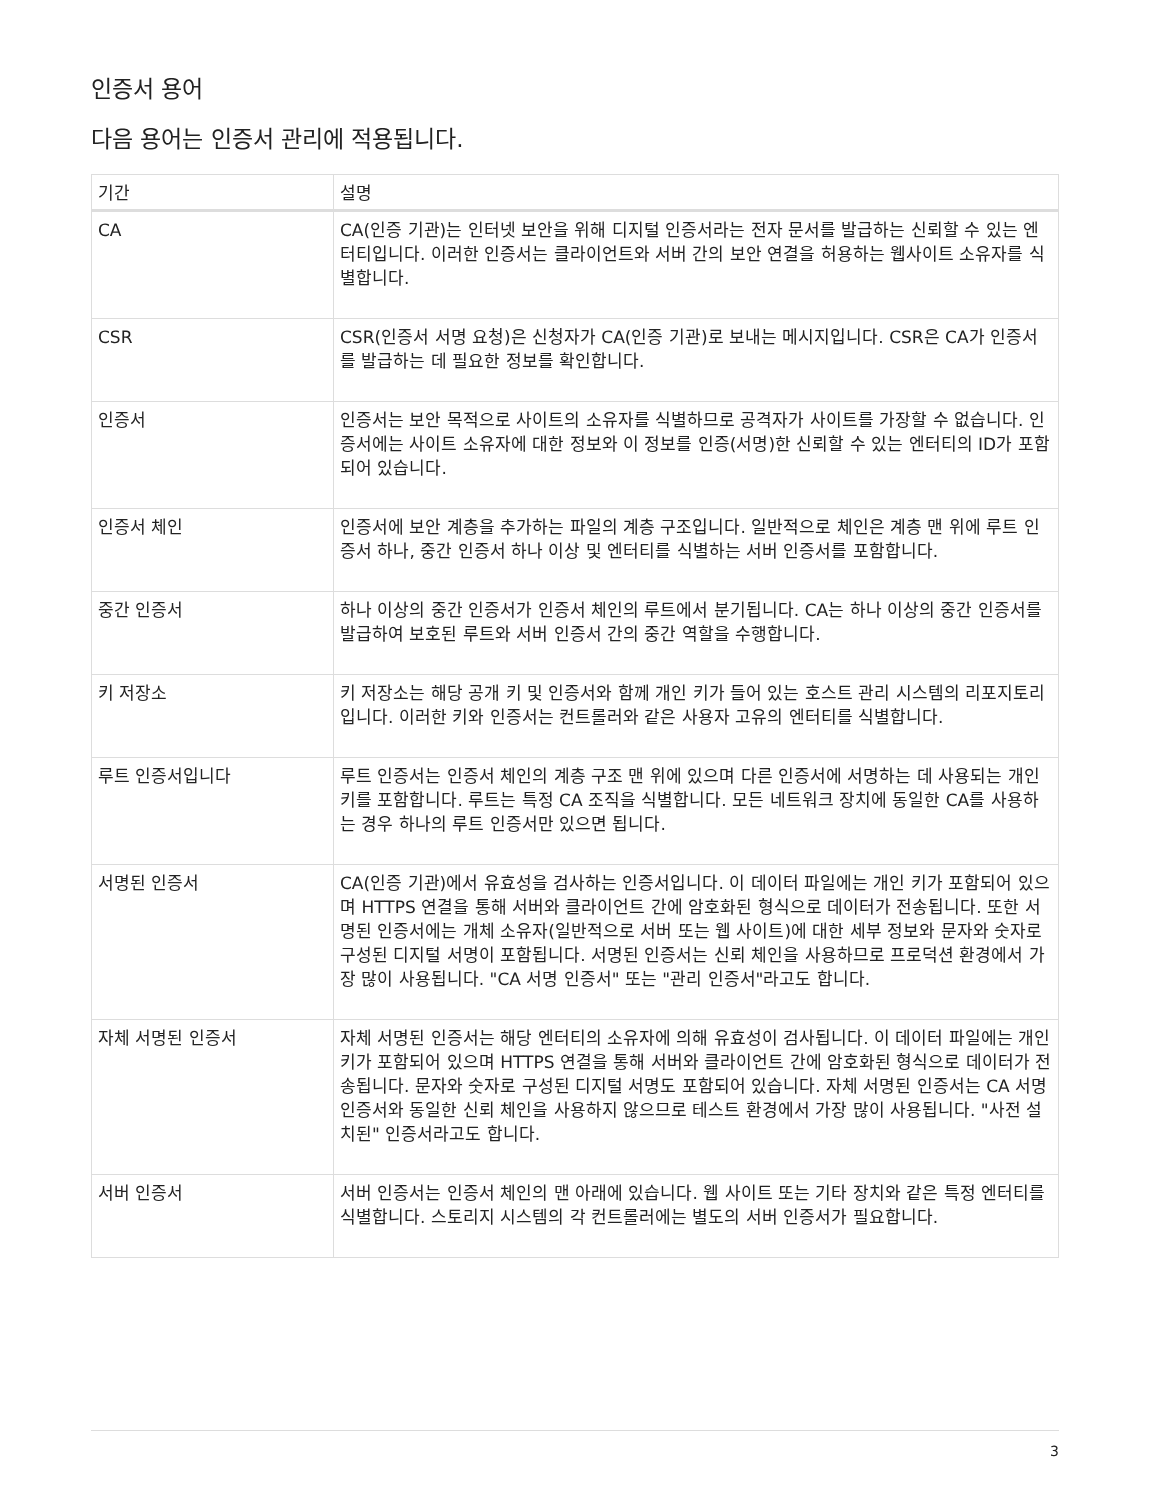인증서 용어
다음 용어는 인증서 관리에 적용됩니다.
| 기간 | 설명 |
| --- | --- |
| CA | CA(인증 기관)는 인터넷 보안을 위해 디지털 인증서라는 전자 문서를 발급하는 신뢰할 수 있는 엔터티입니다. 이러한 인증서는 클라이언트와 서버 간의 보안 연결을 허용하는 웹사이트 소유자를 식별합니다. |
| CSR | CSR(인증서 서명 요청)은 신청자가 CA(인증 기관)로 보내는 메시지입니다. CSR은 CA가 인증서를 발급하는 데 필요한 정보를 확인합니다. |
| 인증서 | 인증서는 보안 목적으로 사이트의 소유자를 식별하므로 공격자가 사이트를 가장할 수 없습니다. 인증서에는 사이트 소유자에 대한 정보와 이 정보를 인증(서명)한 신뢰할 수 있는 엔터티의 ID가 포함되어 있습니다. |
| 인증서 체인 | 인증서에 보안 계층을 추가하는 파일의 계층 구조입니다. 일반적으로 체인은 계층 맨 위에 루트 인증서 하나, 중간 인증서 하나 이상 및 엔터티를 식별하는 서버 인증서를 포함합니다. |
| 중간 인증서 | 하나 이상의 중간 인증서가 인증서 체인의 루트에서 분기됩니다. CA는 하나 이상의 중간 인증서를 발급하여 보호된 루트와 서버 인증서 간의 중간 역할을 수행합니다. |
| 키 저장소 | 키 저장소는 해당 공개 키 및 인증서와 함께 개인 키가 들어 있는 호스트 관리 시스템의 리포지토리입니다. 이러한 키와 인증서는 컨트롤러와 같은 사용자 고유의 엔터티를 식별합니다. |
| 루트 인증서입니다 | 루트 인증서는 인증서 체인의 계층 구조 맨 위에 있으며 다른 인증서에 서명하는 데 사용되는 개인 키를 포함합니다. 루트는 특정 CA 조직을 식별합니다. 모든 네트워크 장치에 동일한 CA를 사용하는 경우 하나의 루트 인증서만 있으면 됩니다. |
| 서명된 인증서 | CA(인증 기관)에서 유효성을 검사하는 인증서입니다. 이 데이터 파일에는 개인 키가 포함되어 있으며 HTTPS 연결을 통해 서버와 클라이언트 간에 암호화된 형식으로 데이터가 전송됩니다. 또한 서명된 인증서에는 개체 소유자(일반적으로 서버 또는 웹 사이트)에 대한 세부 정보와 문자와 숫자로 구성된 디지털 서명이 포함됩니다. 서명된 인증서는 신뢰 체인을 사용하므로 프로덕션 환경에서 가장 많이 사용됩니다. "CA 서명 인증서" 또는 "관리 인증서"라고도 합니다. |
| 자체 서명된 인증서 | 자체 서명된 인증서는 해당 엔터티의 소유자에 의해 유효성이 검사됩니다. 이 데이터 파일에는 개인 키가 포함되어 있으며 HTTPS 연결을 통해 서버와 클라이언트 간에 암호화된 형식으로 데이터가 전송됩니다. 문자와 숫자로 구성된 디지털 서명도 포함되어 있습니다. 자체 서명된 인증서는 CA 서명 인증서와 동일한 신뢰 체인을 사용하지 않으므로 테스트 환경에서 가장 많이 사용됩니다. "사전 설치된" 인증서라고도 합니다. |
| 서버 인증서 | 서버 인증서는 인증서 체인의 맨 아래에 있습니다. 웹 사이트 또는 기타 장치와 같은 특정 엔터티를 식별합니다. 스토리지 시스템의 각 컨트롤러에는 별도의 서버 인증서가 필요합니다. |
3